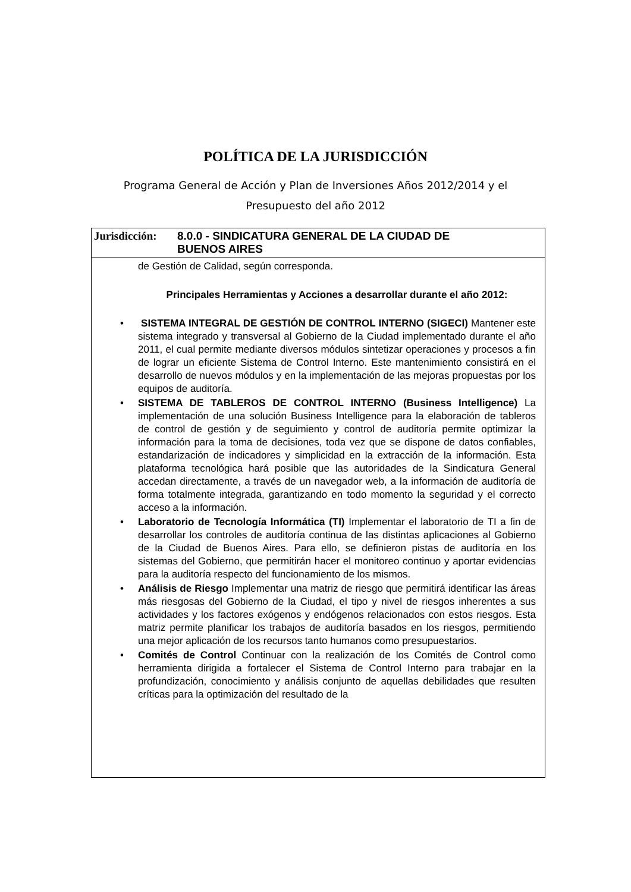POLÍTICA DE LA JURISDICCIÓN
Programa General de Acción y Plan de Inversiones Años 2012/2014 y el
Presupuesto del año 2012
Jurisdicción:
8.0.0 - SINDICATURA GENERAL DE LA CIUDAD DE
BUENOS AIRES
de Gestión de Calidad, según corresponda.
Principales Herramientas y Acciones a desarrollar durante el año 2012:
• SISTEMA INTEGRAL DE GESTIÓN DE CONTROL INTERNO (SIGECI) Mantener este sistema integrado y transversal al Gobierno de la Ciudad implementado durante el año 2011, el cual permite mediante diversos módulos sintetizar operaciones y procesos a fin de lograr un eficiente Sistema de Control Interno. Este mantenimiento consistirá en el desarrollo de nuevos módulos y en la implementación de las mejoras propuestas por los equipos de auditoría.
• SISTEMA DE TABLEROS DE CONTROL INTERNO (Business Intelligence) La implementación de una solución Business Intelligence para la elaboración de tableros de control de gestión y de seguimiento y control de auditoría permite optimizar la información para la toma de decisiones, toda vez que se dispone de datos confiables, estandarización de indicadores y simplicidad en la extracción de la información. Esta plataforma tecnológica hará posible que las autoridades de la Sindicatura General accedan directamente, a través de un navegador web, a la información de auditoría de forma totalmente integrada, garantizando en todo momento la seguridad y el correcto acceso a la información.
• Laboratorio de Tecnología Informática (TI) Implementar el laboratorio de TI a fin de desarrollar los controles de auditoría continua de las distintas aplicaciones al Gobierno de la Ciudad de Buenos Aires. Para ello, se definieron pistas de auditoría en los sistemas del Gobierno, que permitirán hacer el monitoreo continuo y aportar evidencias para la auditoría respecto del funcionamiento de los mismos.
• Análisis de Riesgo Implementar una matriz de riesgo que permitirá identificar las áreas más riesgosas del Gobierno de la Ciudad, el tipo y nivel de riesgos inherentes a sus actividades y los factores exógenos y endógenos relacionados con estos riesgos. Esta matriz permite planificar los trabajos de auditoría basados en los riesgos, permitiendo una mejor aplicación de los recursos tanto humanos como presupuestarios.
• Comités de Control Continuar con la realización de los Comités de Control como herramienta dirigida a fortalecer el Sistema de Control Interno para trabajar en la profundización, conocimiento y análisis conjunto de aquellas debilidades que resulten críticas para la optimización del resultado de la